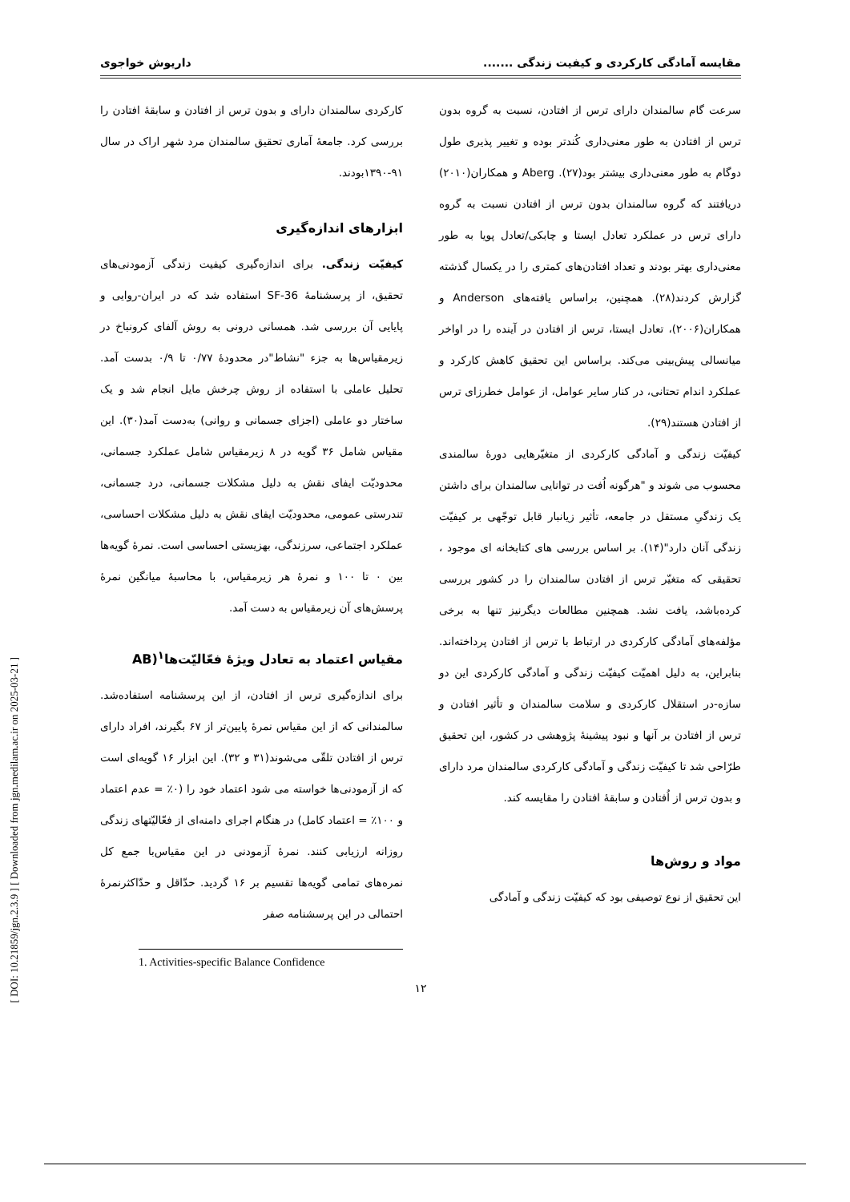مقایسه آمادگی کارکردی و کیفیت زندگی ....... داریوش خواجوی
سرعت گام سالمندان دارای ترس از افتادن، نسبت به گروه بدون ترس از افتادن به طور معنی‌داری کُندتر بوده و تغییر پذیری طول دوگام به طور معنی‌داری بیشتر بود(۲۷). Aberg و همکاران(۲۰۱۰) دریافتند که گروه سالمندان بدون ترس از افتادن نسبت به گروه دارای ترس در عملکرد تعادل ایستا و چابکی/تعادل پویا به طور معنی‌داری بهتر بودند و تعداد افتادن‌های کمتری را در یکسال گذشته گزارش کردند(۲۸). همچنین، براساس یافته‌های Anderson و همکاران(۲۰۰۶)، تعادل ایستا، ترس از افتادن در آینده را در اواخر میانسالی پیش‌بینی می‌کند. براساس این تحقیق کاهش کارکرد و عملکرد اندام تحتانی، در کنار سایر عوامل، از عوامل خطرزای ترس از افتادن هستند(۲۹).
کیفیّت زندگی و آمادگی کارکردی از متغیّرهایی دورهٔ سالمندی محسوب می شوند و "هرگونه اُفت در توانایی سالمندان برای داشتن یک زندگیِ مستقل در جامعه، تأثیر زیانبار قابل توجّهی بر کیفیّت زندگی آنان دارد"(۱۴). بر اساس بررسی های کتابخانه ای موجود ، تحقیقی که متغیّر ترس از افتادن سالمندان را در کشور بررسی کرده‌باشد، یافت نشد. همچنین مطالعات دیگرنیز تنها به برخی مؤلفه‌های آمادگی کارکردی در ارتباط با ترس از افتادن پرداخته‌اند. بنابراین، به دلیل اهمیّت کیفیّت زندگی و آمادگی کارکردی این دو سازه‌-در استقلال کارکردی و سلامت سالمندان و تأثیر افتادن و ترس از افتادن بر آنها و نبود پیشینهٔ پژوهشی در کشور، این تحقیق طرّاحی شد تا کیفیّت زندگی و آمادگی کارکردی سالمندان مرد دارای و بدون ترس از اُفتادن و سابقهٔ افتادن را مقایسه کند.
مواد و روش‌ها
این تحقیق از نوع توصیفی بود که کیفیّت زندگی و آمادگی
کارکردی سالمندان دارای و بدون ترس از افتادن و سابقهٔ افتادن را بررسی کرد. جامعهٔ آماری تحقیق سالمندان مرد شهر اراک در سال ۹۱-۱۳۹۰بودند.
ابزارهای اندازه‌گیری
کیفیّت زندگی. برای اندازه‌گیری کیفیت زندگی آزمودنی‌های تحقیق، از پرسشنامهٔ SF-36 استفاده شد که در ایران-روایی و پایایی آن بررسی شد. همسانی درونی به روش آلفای کرونباخ در زیرمقیاس‌ها به جزء "نشاط"در محدودهٔ ۰/۷۷ تا ۰/۹ بدست آمد. تحلیل عاملی با استفاده از روش چرخش مایل انجام شد و یک ساختار دو عاملی (اجزای جسمانی و روانی) به‌دست آمد(۳۰). این مقیاس شامل ۳۶ گویه در ۸ زیرمقیاس شامل عملکرد جسمانی، محدودیّت ایفای نقش به دلیل مشکلات جسمانی، درد جسمانی، تندرستی عمومی، محدودیّت ایفای نقش به دلیل مشکلات احساسی، عملکرد اجتماعی، سرزندگی، بهزیستی احساسی است. نمرهٔ گویه‌ها بین ۰ تا ۱۰۰ و نمرهٔ هر زیرمقیاس، با محاسبهٔ میانگین نمرهٔ پرسش‌های آن زیرمقیاس به دست آمد.
مقیاس اعتماد به تعادل ویژهٔ فعّالیّت‌ها<sup>۱</sup>(AB
برای اندازه‌گیری ترس از افتادن، از این پرسشنامه استفاده‌شد. سالمندانی که از این مقیاس نمرهٔ پایین‌تر از ۶۷ بگیرند، افراد دارای ترس از افتادن تلقّی می‌شوند(۳۱ و ۳۲). این ابزار ۱۶ گویه‌ای است که از آزمودنی‌ها خواسته می شود اعتماد خود را (۰٪ = عدم اعتماد و ۱۰۰٪ = اعتماد کامل) در هنگام اجرای دامنه‌ای از فعّالیّتهای زندگی روزانه ارزیابی کنند. نمرهٔ آزمودنی در این مقیاس‌با جمع کل نمره‌های تمامی گویه‌ها تقسیم بر ۱۶ گردید. حدّاقل و حدّاکثرنمرهٔ احتمالی در این پرسشنامه صفر
1. Activities-specific Balance Confidence
۱۲
[ DOI: 10.21859/jgn.2.3.9 ] [ Downloaded from jgn.medilam.ac.ir on 2025-03-21 ]